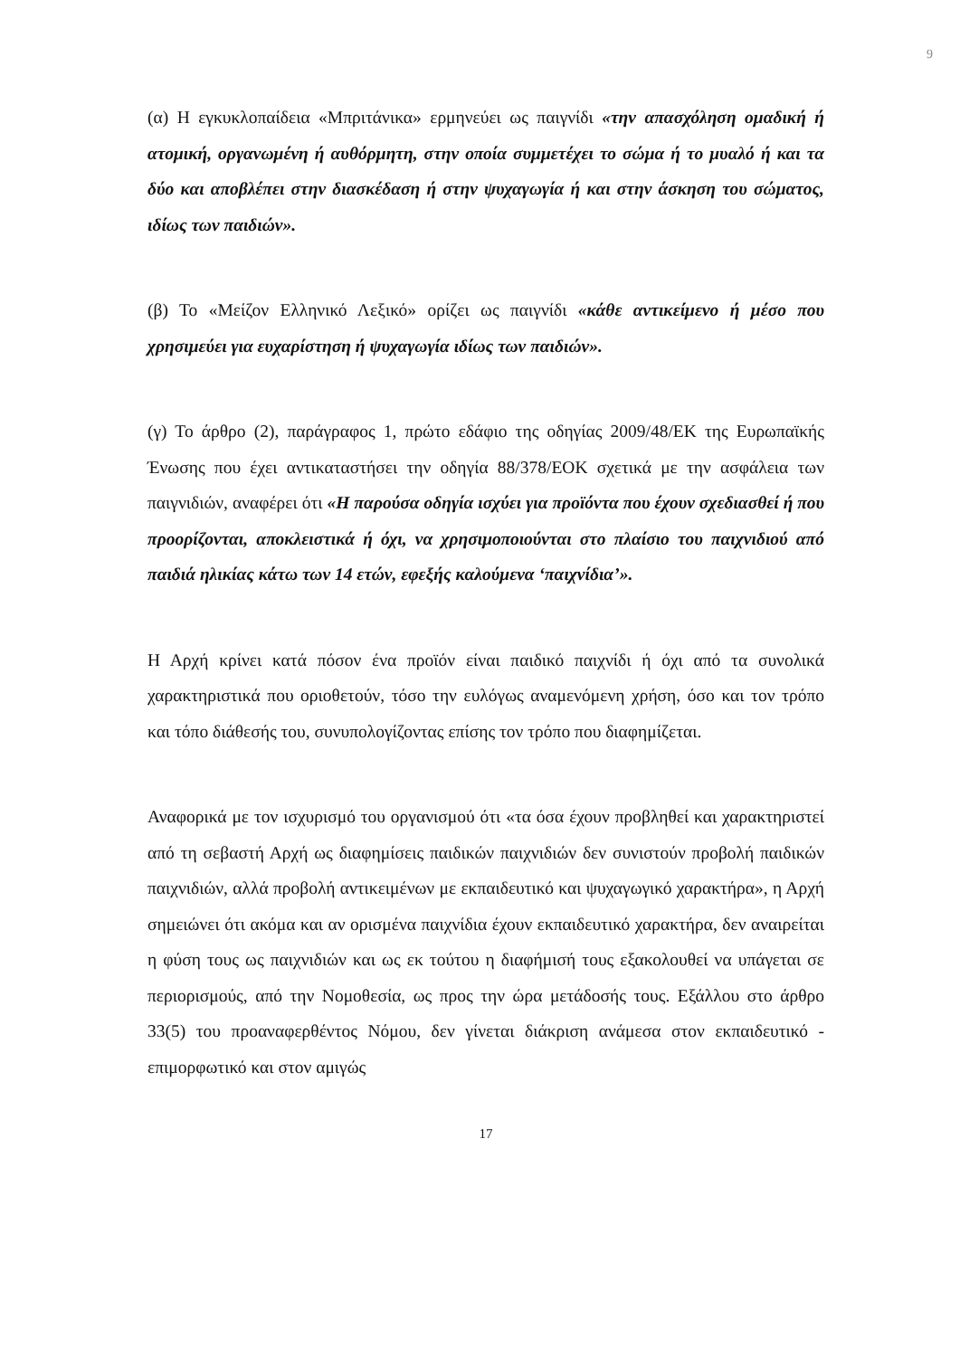9
(α) Η εγκυκλοπαίδεια «Μπριτάνικα» ερμηνεύει ως παιγνίδι «την απασχόληση ομαδική ή ατομική, οργανωμένη ή αυθόρμητη, στην οποία συμμετέχει το σώμα ή το μυαλό ή και τα δύο και αποβλέπει στην διασκέδαση ή στην ψυχαγωγία ή και στην άσκηση του σώματος, ιδίως των παιδιών».
(β) Το «Μείζον Ελληνικό Λεξικό» ορίζει ως παιγνίδι «κάθε αντικείμενο ή μέσο που χρησιμεύει για ευχαρίστηση ή ψυχαγωγία ιδίως των παιδιών».
(γ) Το άρθρο (2), παράγραφος 1, πρώτο εδάφιο της οδηγίας 2009/48/ΕΚ της Ευρωπαϊκής Ένωσης που έχει αντικαταστήσει την οδηγία 88/378/ΕΟΚ σχετικά με την ασφάλεια των παιγνιδιών, αναφέρει ότι «Η παρούσα οδηγία ισχύει για προϊόντα που έχουν σχεδιασθεί ή που προορίζονται, αποκλειστικά ή όχι, να χρησιμοποιούνται στο πλαίσιο του παιχνιδιού από παιδιά ηλικίας κάτω των 14 ετών, εφεξής καλούμενα ‘παιχνίδια’».
Η Αρχή κρίνει κατά πόσον ένα προϊόν είναι παιδικό παιχνίδι ή όχι από τα συνολικά χαρακτηριστικά που οριοθετούν, τόσο την ευλόγως αναμενόμενη χρήση, όσο και τον τρόπο και τόπο διάθεσής του, συνυπολογίζοντας επίσης τον τρόπο που διαφημίζεται.
Αναφορικά με τον ισχυρισμό του οργανισμού ότι «τα όσα έχουν προβληθεί και χαρακτηριστεί από τη σεβαστή Αρχή ως διαφημίσεις παιδικών παιχνιδιών δεν συνιστούν προβολή παιδικών παιχνιδιών, αλλά προβολή αντικειμένων με εκπαιδευτικό και ψυχαγωγικό χαρακτήρα», η Αρχή σημειώνει ότι ακόμα και αν ορισμένα παιχνίδια έχουν εκπαιδευτικό χαρακτήρα, δεν αναιρείται η φύση τους ως παιχνιδιών και ως εκ τούτου η διαφήμισή τους εξακολουθεί να υπάγεται σε περιορισμούς, από την Νομοθεσία, ως προς την ώρα μετάδοσής τους. Εξάλλου στο άρθρο 33(5) του προαναφερθέντος Νόμου, δεν γίνεται διάκριση ανάμεσα στον εκπαιδευτικό - επιμορφωτικό και στον αμιγώς
17